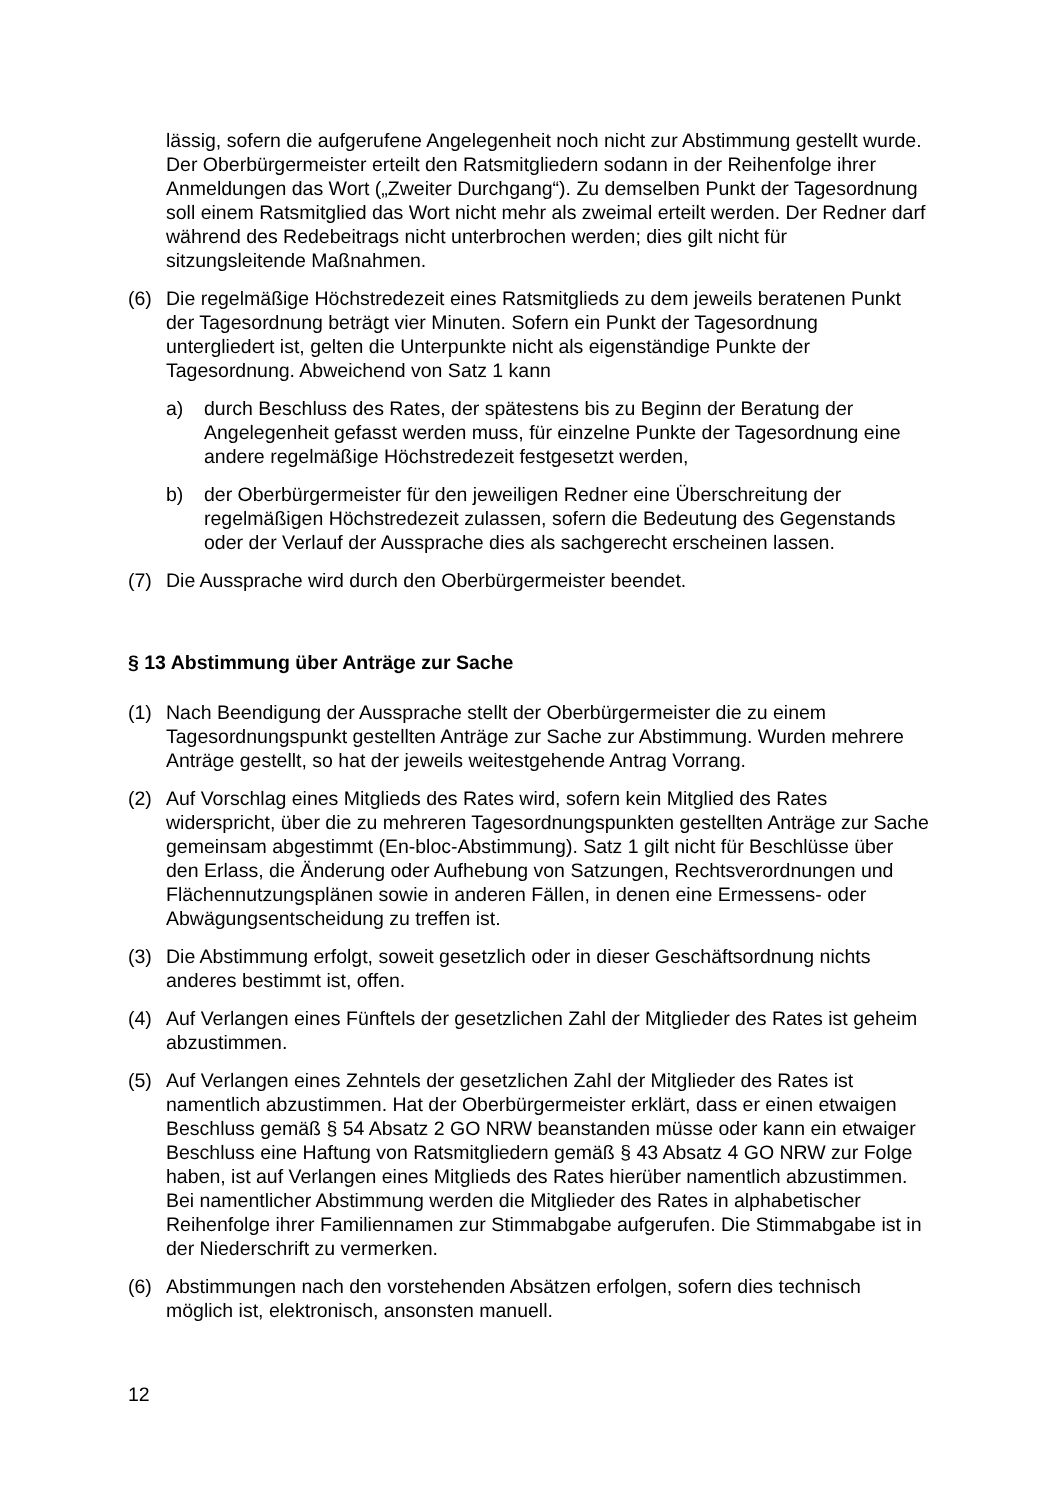lässig, sofern die aufgerufene Angelegenheit noch nicht zur Abstimmung gestellt wurde. Der Oberbürgermeister erteilt den Ratsmitgliedern sodann in der Reihenfolge ihrer Anmeldungen das Wort („Zweiter Durchgang“). Zu demselben Punkt der Tagesordnung soll einem Ratsmitglied das Wort nicht mehr als zweimal erteilt werden. Der Redner darf während des Redebeitrags nicht unterbrochen werden; dies gilt nicht für sitzungsleitende Maßnahmen.
(6) Die regelmäßige Höchstredezeit eines Ratsmitglieds zu dem jeweils beratenen Punkt der Tagesordnung beträgt vier Minuten. Sofern ein Punkt der Tagesordnung untergliedert ist, gelten die Unterpunkte nicht als eigenständige Punkte der Tagesordnung. Abweichend von Satz 1 kann
a) durch Beschluss des Rates, der spätestens bis zu Beginn der Beratung der Angelegenheit gefasst werden muss, für einzelne Punkte der Tagesordnung eine andere regelmäßige Höchstredezeit festgesetzt werden,
b) der Oberbürgermeister für den jeweiligen Redner eine Überschreitung der regelmäßigen Höchstredezeit zulassen, sofern die Bedeutung des Gegenstands oder der Verlauf der Aussprache dies als sachgerecht erscheinen lassen.
(7) Die Aussprache wird durch den Oberbürgermeister beendet.
§ 13 Abstimmung über Anträge zur Sache
(1) Nach Beendigung der Aussprache stellt der Oberbürgermeister die zu einem Tagesordnungspunkt gestellten Anträge zur Sache zur Abstimmung. Wurden mehrere Anträge gestellt, so hat der jeweils weitestgehende Antrag Vorrang.
(2) Auf Vorschlag eines Mitglieds des Rates wird, sofern kein Mitglied des Rates widerspricht, über die zu mehreren Tagesordnungspunkten gestellten Anträge zur Sache gemeinsam abgestimmt (En-bloc-Abstimmung). Satz 1 gilt nicht für Beschlüsse über den Erlass, die Änderung oder Aufhebung von Satzungen, Rechtsverordnungen und Flächennutzungsplänen sowie in anderen Fällen, in denen eine Ermessens- oder Abwägungsentscheidung zu treffen ist.
(3) Die Abstimmung erfolgt, soweit gesetzlich oder in dieser Geschäftsordnung nichts anderes bestimmt ist, offen.
(4) Auf Verlangen eines Fünftels der gesetzlichen Zahl der Mitglieder des Rates ist geheim abzustimmen.
(5) Auf Verlangen eines Zehntels der gesetzlichen Zahl der Mitglieder des Rates ist namentlich abzustimmen. Hat der Oberbürgermeister erklärt, dass er einen etwaigen Beschluss gemäß § 54 Absatz 2 GO NRW beanstanden müsse oder kann ein etwaiger Beschluss eine Haftung von Ratsmitgliedern gemäß § 43 Absatz 4 GO NRW zur Folge haben, ist auf Verlangen eines Mitglieds des Rates hierüber namentlich abzustimmen. Bei namentlicher Abstimmung werden die Mitglieder des Rates in alphabetischer Reihenfolge ihrer Familiennamen zur Stimmabgabe aufgerufen. Die Stimmabgabe ist in der Niederschrift zu vermerken.
(6) Abstimmungen nach den vorstehenden Absätzen erfolgen, sofern dies technisch möglich ist, elektronisch, ansonsten manuell.
12